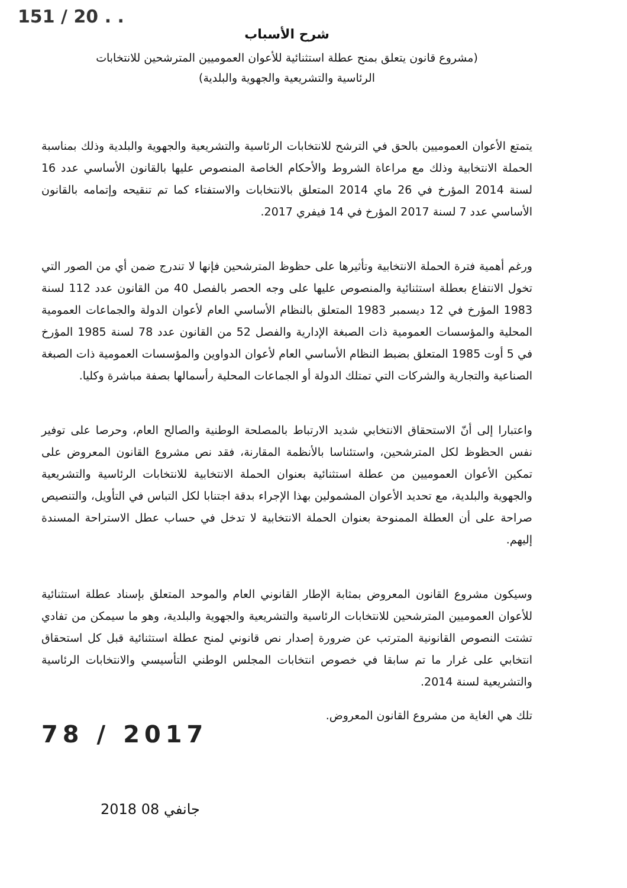151 / 20 . .
شرح الأسباب
(مشروع قانون يتعلق بمنح عطلة استثنائية للأعوان العموميين المترشحين للانتخابات
الرئاسية والتشريعية والجهوية والبلدية)
يتمتع الأعوان العموميين بالحق في الترشح للانتخابات الرئاسية والتشريعية والجهوية والبلدية وذلك بمناسبة الحملة الانتخابية وذلك مع مراعاة الشروط والأحكام الخاصة المنصوص عليها بالقانون الأساسي عدد 16 لسنة 2014 المؤرخ في 26 ماي 2014 المتعلق بالانتخابات والاستفتاء كما تم تنقيحه وإتمامه بالقانون الأساسي عدد 7 لسنة 2017 المؤرخ في 14 فيفري 2017.
ورغم أهمية فترة الحملة الانتخابية وتأثيرها على حظوظ المترشحين فإنها لا تندرج ضمن أي من الصور التي تخول الانتفاع بعطلة استثنائية والمنصوص عليها على وجه الحصر بالفصل 40 من القانون عدد 112 لسنة 1983 المؤرخ في 12 ديسمبر 1983 المتعلق بالنظام الأساسي العام لأعوان الدولة والجماعات العمومية المحلية والمؤسسات العمومية ذات الصبغة الإدارية والفصل 52 من القانون عدد 78 لسنة 1985 المؤرخ في 5 أوت 1985 المتعلق بضبط النظام الأساسي العام لأعوان الدواوين والمؤسسات العمومية ذات الصبغة الصناعية والتجارية والشركات التي تمتلك الدولة أو الجماعات المحلية رأسمالها بصفة مباشرة وكليا.
واعتبارا إلى أنّ الاستحقاق الانتخابي شديد الارتباط بالمصلحة الوطنية والصالح العام، وحرصا على توفير نفس الحظوظ لكل المترشحين، واستئناسا بالأنظمة المقارنة، فقد نص مشروع القانون المعروض على تمكين الأعوان العموميين من عطلة استثنائية بعنوان الحملة الانتخابية للانتخابات الرئاسية والتشريعية والجهوية والبلدية، مع تحديد الأعوان المشمولين بهذا الإجراء بدقة اجتنابا لكل التباس في التأويل، والتنصيص صراحة على أن العطلة الممنوحة بعنوان الحملة الانتخابية لا تدخل في حساب عطل الاستراحة المسندة إليهم.
وسيكون مشروع القانون المعروض بمثابة الإطار القانوني العام والموحد المتعلق بإسناد عطلة استثنائية للأعوان العموميين المترشحين للانتخابات الرئاسية والتشريعية والجهوية والبلدية، وهو ما سيمكن من تفادي تشتت النصوص القانونية المترتب عن ضرورة إصدار نص قانوني لمنح عطلة استثنائية قبل كل استحقاق انتخابي على غرار ما تم سابقا في خصوص انتخابات المجلس الوطني التأسيسي والانتخابات الرئاسية والتشريعية لسنة 2014.
تلك هي الغاية من مشروع القانون المعروض.
78 / 2017
2018 جانفي 08